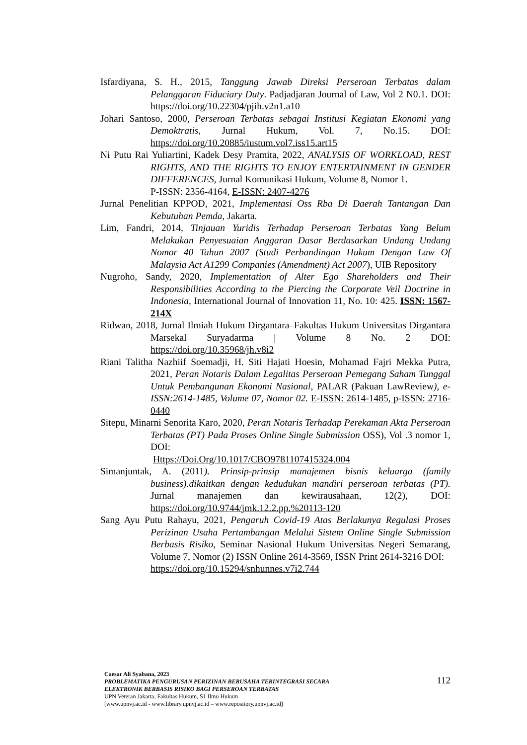Isfardiyana, S. H., 2015, Tanggung Jawab Direksi Perseroan Terbatas dalam Pelanggaran Fiduciary Duty. Padjadjaran Journal of Law, Vol 2 N0.1. DOI: https://doi.org/10.22304/pjih.v2n1.a10
Johari Santoso, 2000, Perseroan Terbatas sebagai Institusi Kegiatan Ekonomi yang Demoktratis, Jurnal Hukum, Vol. 7, No.15. DOI: https://doi.org/10.20885/iustum.vol7.iss15.art15
Ni Putu Rai Yuliartini, Kadek Desy Pramita, 2022, ANALYSIS OF WORKLOAD, REST RIGHTS, AND THE RIGHTS TO ENJOY ENTERTAINMENT IN GENDER DIFFERENCES, Jurnal Komunikasi Hukum, Volume 8, Nomor 1.
P-ISSN: 2356-4164, E-ISSN: 2407-4276
Jurnal Penelitian KPPOD, 2021, Implementasi Oss Rba Di Daerah Tantangan Dan Kebutuhan Pemda, Jakarta.
Lim, Fandri, 2014, Tinjauan Yuridis Terhadap Perseroan Terbatas Yang Belum Melakukan Penyesuaian Anggaran Dasar Berdasarkan Undang Undang Nomor 40 Tahun 2007 (Studi Perbandingan Hukum Dengan Law Of Malaysia Act A1299 Companies (Amendment) Act 2007), UIB Repository
Nugroho, Sandy, 2020, Implementation of Alter Ego Shareholders and Their Responsibilities According to the Piercing the Corporate Veil Doctrine in Indonesia, International Journal of Innovation 11, No. 10: 425. ISSN: 1567-214X
Ridwan, 2018, Jurnal Ilmiah Hukum Dirgantara–Fakultas Hukum Universitas Dirgantara Marsekal Suryadarma | Volume 8 No. 2 DOI: https://doi.org/10.35968/jh.v8i2
Riani Talitha Nazhiif Soemadji, H. Siti Hajati Hoesin, Mohamad Fajri Mekka Putra, 2021, Peran Notaris Dalam Legalitas Perseroan Pemegang Saham Tunggal Untuk Pembangunan Ekonomi Nasional, PALAR (Pakuan LawReview), e-ISSN:2614-1485, Volume 07, Nomor 02. E-ISSN: 2614-1485, p-ISSN: 2716-0440
Sitepu, Minarni Senorita Karo, 2020, Peran Notaris Terhadap Perekaman Akta Perseroan Terbatas (PT) Pada Proses Online Single Submission OSS), Vol .3 nomor 1, DOI:
Https://Doi.Org/10.1017/CBO9781107415324.004
Simanjuntak, A. (2011). Prinsip-prinsip manajemen bisnis keluarga (family business).dikaitkan dengan kedudukan mandiri perseroan terbatas (PT). Jurnal manajemen dan kewirausahaan, 12(2), DOI: https://doi.org/10.9744/jmk.12.2.pp.%20113-120
Sang Ayu Putu Rahayu, 2021, Pengaruh Covid-19 Atas Berlakunya Regulasi Proses Perizinan Usaha Pertambangan Melalui Sistem Online Single Submission Berbasis Risiko, Seminar Nasional Hukum Universitas Negeri Semarang, Volume 7, Nomor (2) ISSN Online 2614-3569, ISSN Print 2614-3216 DOI:
https://doi.org/10.15294/snhunnes.v7i2.744
Caesar Ali Syabana, 2023
PROBLEMATIKA PENGURUSAN PERIZINAN BERUSAHA TERINTEGRASI SECARA
ELEKTRONIK BERBASIS RISIKO BAGI PERSEROAN TERBATAS
UPN Veteran Jakarta, Fakultas Hukum, S1 Ilmu Hukum
[www.upnvj.ac.id - www.library.upnvj.ac.id – www.repository.upnvj.ac.id]
112